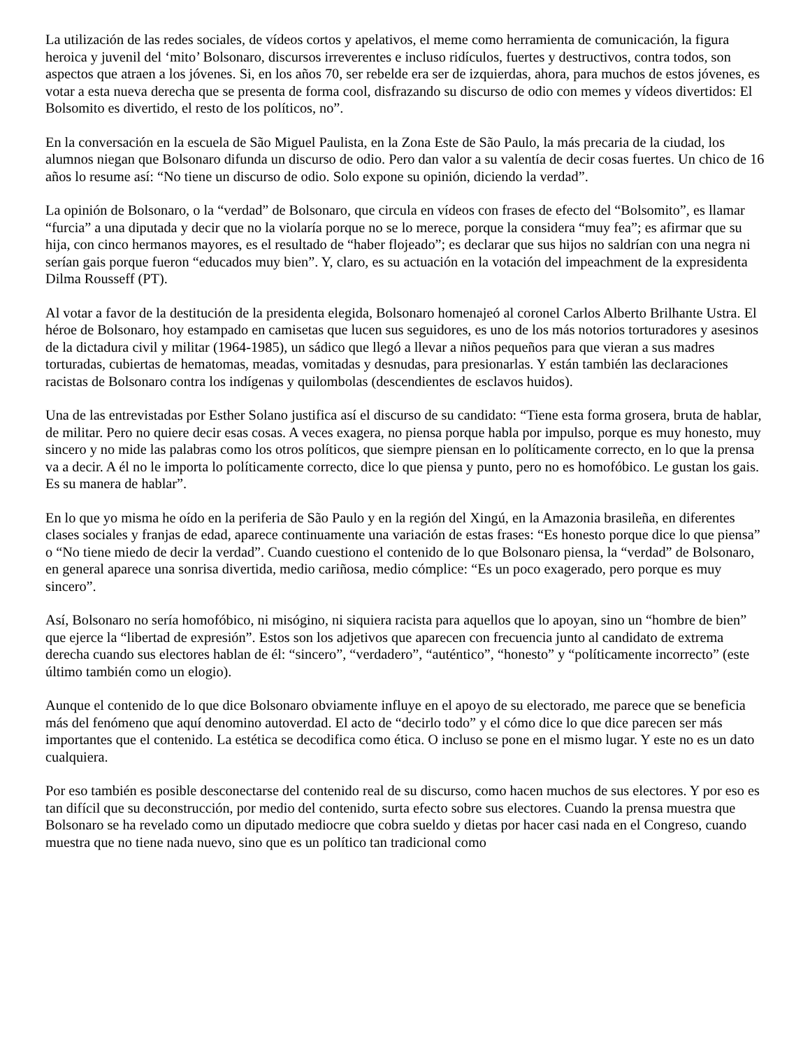La utilización de las redes sociales, de vídeos cortos y apelativos, el meme como herramienta de comunicación, la figura heroica y juvenil del ‘mito’ Bolsonaro, discursos irreverentes e incluso ridículos, fuertes y destructivos, contra todos, son aspectos que atraen a los jóvenes. Si, en los años 70, ser rebelde era ser de izquierdas, ahora, para muchos de estos jóvenes, es votar a esta nueva derecha que se presenta de forma cool, disfrazando su discurso de odio con memes y vídeos divertidos: El Bolsomito es divertido, el resto de los políticos, no”.
En la conversación en la escuela de São Miguel Paulista, en la Zona Este de São Paulo, la más precaria de la ciudad, los alumnos niegan que Bolsonaro difunda un discurso de odio. Pero dan valor a su valentía de decir cosas fuertes. Un chico de 16 años lo resume así: “No tiene un discurso de odio. Solo expone su opinión, diciendo la verdad”.
La opinión de Bolsonaro, o la “verdad” de Bolsonaro, que circula en vídeos con frases de efecto del “Bolsomito”, es llamar “furcia” a una diputada y decir que no la violaría porque no se lo merece, porque la considera “muy fea”; es afirmar que su hija, con cinco hermanos mayores, es el resultado de “haber flojeado”; es declarar que sus hijos no saldrían con una negra ni serían gais porque fueron “educados muy bien”. Y, claro, es su actuación en la votación del impeachment de la expresidenta Dilma Rousseff (PT).
Al votar a favor de la destitución de la presidenta elegida, Bolsonaro homenajeó al coronel Carlos Alberto Brilhante Ustra. El héroe de Bolsonaro, hoy estampado en camisetas que lucen sus seguidores, es uno de los más notorios torturadores y asesinos de la dictadura civil y militar (1964-1985), un sádico que llegó a llevar a niños pequeños para que vieran a sus madres torturadas, cubiertas de hematomas, meadas, vomitadas y desnudas, para presionarlas. Y están también las declaraciones racistas de Bolsonaro contra los indígenas y quilombolas (descendientes de esclavos huidos).
Una de las entrevistadas por Esther Solano justifica así el discurso de su candidato: “Tiene esta forma grosera, bruta de hablar, de militar. Pero no quiere decir esas cosas. A veces exagera, no piensa porque habla por impulso, porque es muy honesto, muy sincero y no mide las palabras como los otros políticos, que siempre piensan en lo políticamente correcto, en lo que la prensa va a decir. A él no le importa lo políticamente correcto, dice lo que piensa y punto, pero no es homofóbico. Le gustan los gais. Es su manera de hablar”.
En lo que yo misma he oído en la periferia de São Paulo y en la región del Xingú, en la Amazonia brasileña, en diferentes clases sociales y franjas de edad, aparece continuamente una variación de estas frases: “Es honesto porque dice lo que piensa” o “No tiene miedo de decir la verdad”. Cuando cuestiono el contenido de lo que Bolsonaro piensa, la “verdad” de Bolsonaro, en general aparece una sonrisa divertida, medio cariñosa, medio cómplice: “Es un poco exagerado, pero porque es muy sincero”.
Así, Bolsonaro no sería homofóbico, ni misógino, ni siquiera racista para aquellos que lo apoyan, sino un “hombre de bien” que ejerce la “libertad de expresión”. Estos son los adjetivos que aparecen con frecuencia junto al candidato de extrema derecha cuando sus electores hablan de él: “sincero”, “verdadero”, “auténtico”, “honesto” y “políticamente incorrecto” (este último también como un elogio).
Aunque el contenido de lo que dice Bolsonaro obviamente influye en el apoyo de su electorado, me parece que se beneficia más del fenómeno que aquí denomino autoverdad. El acto de “decirlo todo” y el cómo dice lo que dice parecen ser más importantes que el contenido. La estética se decodifica como ética. O incluso se pone en el mismo lugar. Y este no es un dato cualquiera.
Por eso también es posible desconectarse del contenido real de su discurso, como hacen muchos de sus electores. Y por eso es tan difícil que su deconstrucción, por medio del contenido, surta efecto sobre sus electores. Cuando la prensa muestra que Bolsonaro se ha revelado como un diputado mediocre que cobra sueldo y dietas por hacer casi nada en el Congreso, cuando muestra que no tiene nada nuevo, sino que es un político tan tradicional como